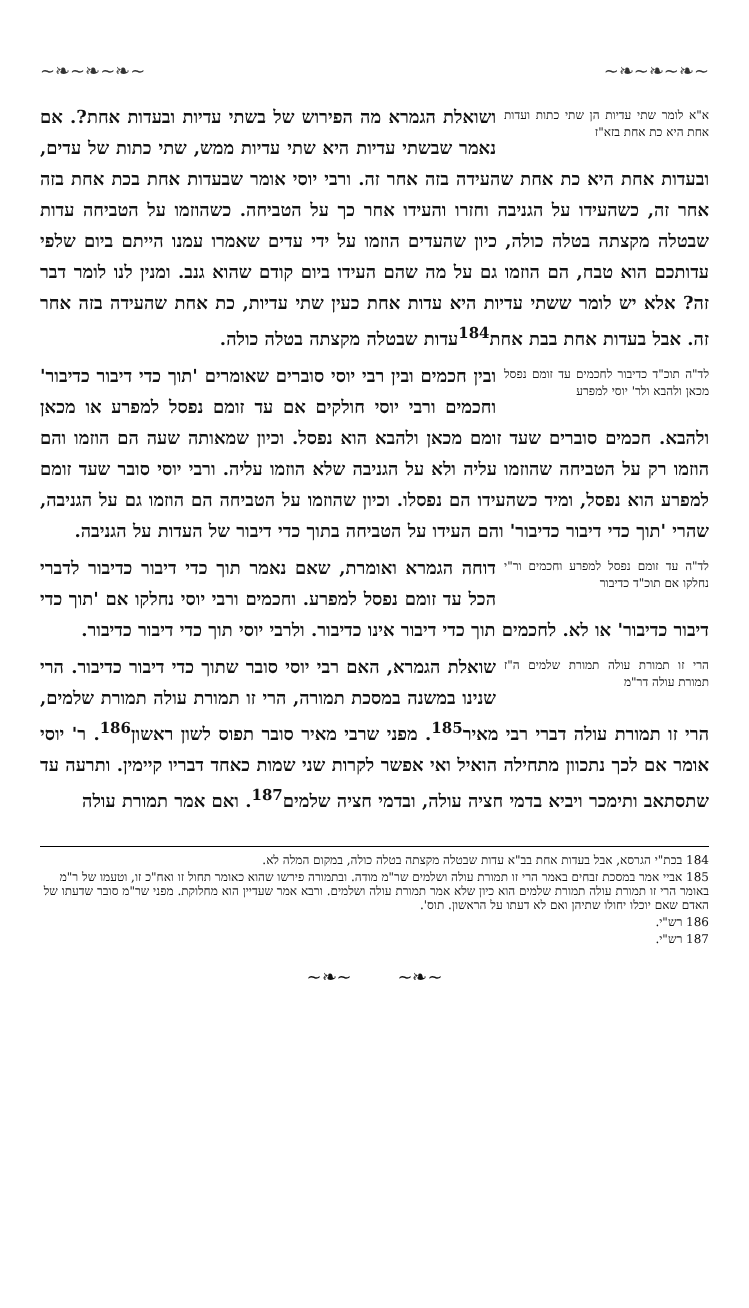~❧~❧~❧~ ~❧~❧~❧~
א"א לומר שתי עדיות הן שתי כתות ועדות אחת היא כת אחת בזא"ז ושואלת הגמרא מה הפירוש של בשתי עדיות ובעדות אחת?. אם נאמר שבשתי עדיות היא שתי עדיות ממש, שתי כתות של עדים, ובעדות אחת היא כת אחת שהעידה בזה אחר זה. ורבי יוסי אומר שבעדות אחת בכת אחת בזה אחר זה, כשהעידו על הגניבה וחזרו והעידו אחר כך על הטביחה. כשהוזמו על הטביחה עדות שבטלה מקצתה בטלה כולה, כיון שהעדים הוזמו על ידי עדים שאמרו עמנו הייתם ביום שלפי עדותכם הוא טבח, הם הוזמו גם על מה שהם העידו ביום קודם שהוא גנב. ומנין לנו לומר דבר זה? אלא יש לומר ששתי עדיות היא עדות אחת כעין שתי עדיות, כת אחת שהעידה בזה אחר זה. אבל בעדות אחת בבת אחת<sup>184</sup>עדות שבטלה מקצתה בטלה כולה.
לד"ה תוכ"ד כדיבור לחכמים עד זומם נפסל מכאן ולהבא ולר' יוסי למפרע ובין חכמים ובין רבי יוסי סוברים שאומרים 'תוך כדי דיבור כדיבור' וחכמים ורבי יוסי חולקים אם עד זומם נפסל למפרע או מכאן ולהבא. חכמים סוברים שעד זומם מכאן ולהבא הוא נפסל. וכיון שמאותה שעה הם הוזמו והם הוזמו רק על הטביחה שהוזמו עליה ולא על הגניבה שלא הוזמו עליה. ורבי יוסי סובר שעד זומם למפרע הוא נפסל, ומיד כשהעידו הם נפסלו. וכיון שהוזמו על הטביחה הם הוזמו גם על הגניבה, שהרי 'תוך כדי דיבור כדיבור' והם העידו על הטביחה בתוך כדי דיבור של העדות על הגניבה.
לד"ה עד זומם נפסל למפרע וחכמים ור"י נחלקו אם תוכ"ד כדיבור דוחה הגמרא ואומרת, שאם נאמר תוך כדי דיבור כדיבור לדברי הכל עד זומם נפסל למפרע. וחכמים ורבי יוסי נחלקו אם 'תוך כדי דיבור כדיבור' או לא. לחכמים תוך כדי דיבור אינו כדיבור. ולרבי יוסי תוך כדי דיבור כדיבור.
הרי זו תמורת עולה תמורת שלמים ה"ז תמורת עולה דר"מ שואלת הגמרא, האם רבי יוסי סובר שתוך כדי דיבור כדיבור. הרי שנינו במשנה במסכת תמורה, הרי זו תמורת עולה תמורת שלמים, הרי זו תמורת עולה דברי רבי מאיר<sup>185</sup>. מפני שרבי מאיר סובר תפוס לשון ראשון<sup>186</sup>. ר' יוסי אומר אם לכך נתכוון מתחילה הואיל ואי אפשר לקרות שני שמות כאחד דבריו קיימין. ותרעה עד שתסתאב ותימכר ויביא בדמי חציה עולה, ובדמי חציה שלמים<sup>187</sup>. ואם אמר תמורת עולה
184 בכת"י הגרסא, אבל בעדות אחת בב"א עדות שבטלה מקצתה בטלה כולה, במקום המלה לא.
185 אביי אמר במסכת זבחים באמר הרי זו תמורת עולה ושלמים שר"מ מודה. ובתמורה פירשו שהוא כאומר תחול זו ואח"כ זו, וטעמו של ר"מ באומר הרי זו תמורת עולה תמורת שלמים הוא כיון שלא אמר תמורת עולה ושלמים. ורבא אמר שעדיין הוא מחלוקת. מפני שר"מ סובר שדעתו של האדם שאם יוכלו יחולו שתיהן ואם לא דעתו על הראשון. תוס'.
186 רש"י.
187 רש"י.
~❧~ ~❧~